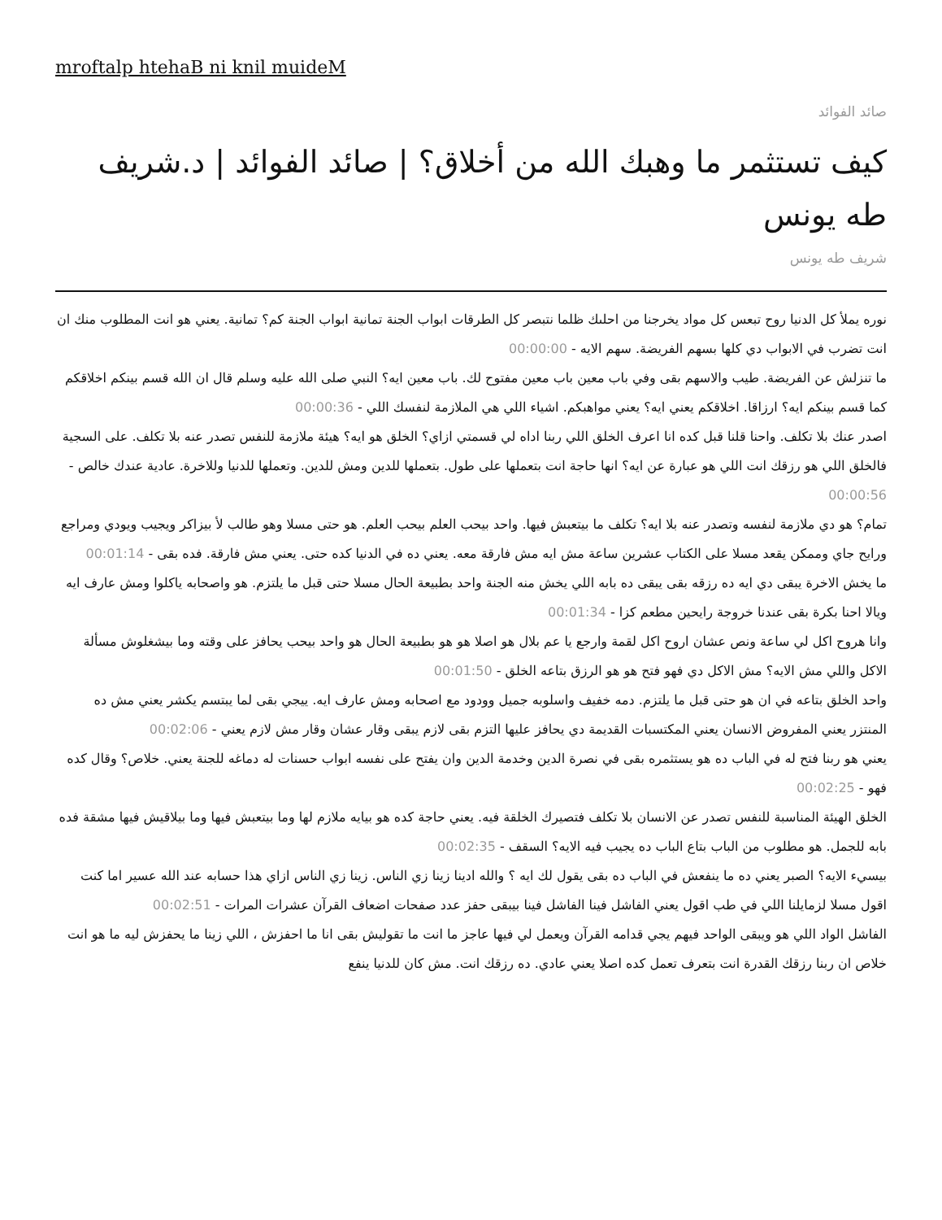mroftalp htehaB ni knil muideM
صائد الفوائد
كيف تستثمر ما وهبك الله من أخلاق؟ | صائد الفوائد | د.شريف طه يونس
شريف طه يونس
نوره يملأ كل الدنيا روح تبعس كل مواد يخرجنا من احلىك ظلما نتبصر كل الطرقات ابواب الجنة تمانية ابواب الجنة كم؟ تمانية. يعني هو انت المطلوب منك ان انت تضرب في الابواب دي كلها بسهم الفريضة. سهم الايه - 00:00:00
ما تنزلش عن الفريضة. طيب والاسهم بقى وفي باب معين باب معين مفتوح لك. باب معين ايه؟ النبي صلى الله عليه وسلم قال ان الله قسم بينكم اخلاقكم كما قسم بينكم ايه؟ ارزاقا. اخلاقكم يعني ايه؟ يعني مواهبكم. اشياء اللي هي الملازمة لنفسك اللي - 00:00:36
اصدر عنك بلا تكلف. واحنا قلنا قبل كده انا اعرف الخلق اللي ربنا اداه لي قسمتي ازاي؟ الخلق هو ايه؟ هيئة ملازمة للنفس تصدر عنه بلا تكلف. على السجية فالخلق اللي هو رزقك انت اللي هو عبارة عن ايه؟ انها حاجة انت بتعملها على طول. بتعملها للدين ومش للدين. وتعملها للدنيا وللاخرة. عادية عندك خالص - 00:00:56
تمام؟ هو دي ملازمة لنفسه وتصدر عنه بلا ايه؟ تكلف ما بيتعبش فيها. واحد بيحب العلم بيحب العلم. هو حتى مسلا وهو طالب لأ بيزاكر ويجيب ويودي ومراجع ورايح جاي وممكن يقعد مسلا على الكتاب عشرين ساعة مش ايه مش فارقة معه. يعني ده في الدنيا كده حتى. يعني مش فارقة. فده بقى - 00:01:14
ما يخش الاخرة يبقى دي ايه ده رزقه بقى يبقى ده بابه اللي يخش منه الجنة واحد بطبيعة الحال مسلا حتى قبل ما يلتزم. هو واصحابه ياكلوا ومش عارف ايه ويالا احنا بكرة بقى عندنا خروجة رايحين مطعم كزا - 00:01:34
وانا هروح اكل لي ساعة ونص عشان اروح اكل لقمة وارجع يا عم بلال هو اصلا هو هو بطبيعة الحال هو واحد بيحب يحافز على وقته وما بيشغلوش مسألة الاكل واللي مش الايه؟ مش الاكل دي فهو فتح هو هو الرزق بتاعه الخلق - 00:01:50
واحد الخلق بتاعه في ان هو حتى قبل ما يلتزم. دمه خفيف واسلوبه جميل وودود مع اصحابه ومش عارف ايه. ييجي بقى لما يبتسم يكشر يعني مش ده المنتزر يعني المفروض الانسان يعني المكتسبات القديمة دي يحافز عليها التزم بقى لازم يبقى وقار عشان وقار مش لازم يعني - 00:02:06
يعني هو ربنا فتح له في الباب ده هو يستثمره بقى في نصرة الدين وخدمة الدين وان يفتح على نفسه ابواب حسنات له دماغه للجنة يعني. خلاص؟ وقال كده فهو - 00:02:25
الخلق الهيئة المناسبة للنفس تصدر عن الانسان بلا تكلف فتصيرك الخلقة فيه. يعني حاجة كده هو بيايه ملازم لها وما بيتعبش فيها وما بيلاقيش فيها مشقة فده بابه للجمل. هو مطلوب من الباب بتاع الباب ده يجيب فيه الايه؟ السقف - 00:02:35
بيسيء الايه؟ الصبر يعني ده ما ينفعش في الباب ده بقى يقول لك ايه ؟ والله ادينا زينا زي الناس. زينا زي الناس ازاي هذا حسابه عند الله عسير اما كنت اقول مسلا لزمايلنا اللي في طب اقول يعني الفاشل فينا الفاشل فينا بيبقى حفز عدد صفحات اضعاف القرآن عشرات المرات - 00:02:51
الفاشل الواد اللي هو ويبقى الواحد فيهم يجي قدامه القرآن ويعمل لي فيها عاجز ما انت ما تقوليش بقى انا ما احفزش ، اللي زينا ما يحفزش ليه ما هو انت خلاص ان ربنا رزقك القدرة انت بتعرف تعمل كده اصلا يعني عادي. ده رزقك انت. مش كان للدنيا ينفع